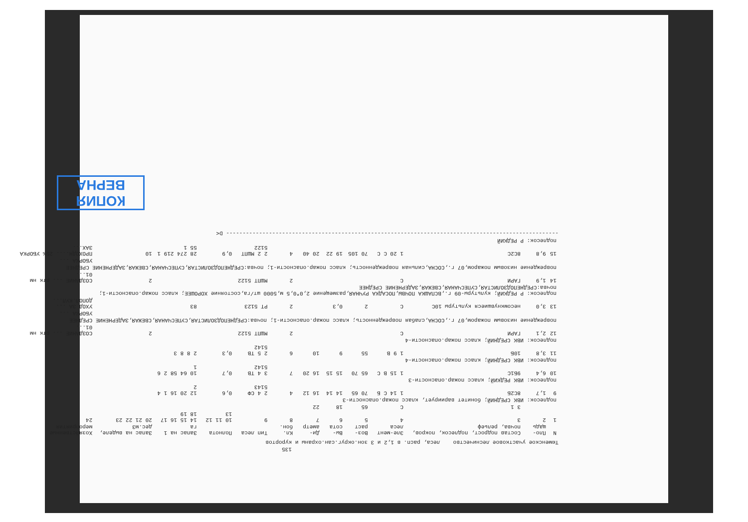135
Тюменское участковое лесничество леса, расп. в 1,2 и 3 зон.округ.сан.охраны и курортов
| N | Пло-щадь | Состав подрост, подлесок, покров, почва, рельеф | Эле-мент леса | Воз-раст | Вы-сота | Ди-аметр | Кл. бон. | Тип леса | Полнота | Запас на 1 га | Запас на выделе, дес.м3 | Хозяйственные мероприятия |
| --- | --- | --- | --- | --- | --- | --- | --- | --- | --- | --- | --- | --- |
| 1 | 2 | 3 | 4 | 5 | 6 | 7 | 8 | 9 | 10 11 12 13 | 14 15 16 17 18 19 | 20 21 22 23 | 24 |
| | | 3 1 | С | 65 | 18 | 22 | | | | | | |
| подлесок: ИВК СРЕДНИЙ; бонитет вариирует, класс пожар.опасности-3 | | | | | | | | | | | | |
| 9 | 1,7 | 8С2Б | 1 14 С Б | 70 65 | 14 14 | 16 12 | 4 | 2 4 СФ 5143 | 0,6 | 12 20 16 1 4 2 | | |
| подлесок: ИВК РЕДКИЙ; класс пожар.опасности-3 | | | | | | | | | | | | |
| 10 | 6,4 | 9Б1С | 1 15 В С | 65 70 | 15 15 | 16 20 | 7 | 3 4 ТВ 5142 | 0,7 | 10 64 58 2 6 1 | | |
| подлесок: ИВК СРЕДНИЙ; класс пожар.опасности-4 | | | | | | | | | | | | |
| 11 | 3,8 | 10Б | 1 9 В | 55 | 9 | 10 | 6 | 2 5 ТВ 5142 | 0,3 | 2 8 8 3 | | |
| подлесок: ИВК СРЕДНИЙ; класс пожар.опасности-4 | | | | | | | | | | | | |
| 12 | 2,1 | ГАРИ | С | | | | 2 | МШПТ 5122 | | | 2 | СОЗДАНИЕ ... ртк нм 01... |
| повреждение низовым пожаром,07 г.,СОСНА,слабая поврежденность; класс пожар.опасности-1; почва:СРЕДНЕПОДЗОЛИСТАЯ,СУПЕСЧАНАЯ,СВЕЖАЯ,ЗАДЕРНЕНИЕ СРЕДНЕЕ | | | | | | | | | | | | |
| | | | | | | | | | | | | УБОРКА ... |
| 13 | 3,0 | несомкнувшиеся культуры 10С | С | 2 | 0,3 | | 2 | РТ 5123 | | 83 | | УХОД ЗА ... ДОПОЛ.КУЛ... |
| подлесок: Р РЕДКИЙ; культуры-09 г.,ВСПАШКА ПОЧВЫ,ПОСАДКА РУЧНАЯ,размещение 2,0*0,5 м,5000 шт/га,состояние ХОРОШЕЕ; класс пожар.опасности-1; почва:СРЕДНЕПОДЗОЛИСТАЯ,СУПЕСЧАНАЯ,СВЕЖАЯ,ЗАДЕРНЕНИЕ СРЕДНЕЕ | | | | | | | | | | | | |
| 14 | 1,9 | ГАРИ | С | | | | 2 | МШПТ 5122 | | | 2 | СОЗДАНИЕ ... ртк нм 01... |
| повреждение низовым пожаром,07 г.,СОСНА,сильная поврежденность; класс пожар.опасности-1; почва:СРЕДНЕПОДЗОЛИСТАЯ,СУПЕСЧАНАЯ,СВЕЖАЯ,ЗАДЕРНЕНИЕ СРЕДНЕЕ | | | | | | | | | | | | |
| | | | | | | | | | | | | УБОРКА ... |
| 15 | 9,8 | 8С2С | 1 20 С С | 70 105 | 19 22 | 20 40 | 4 | 2 2 МШПТ 5122 | 0,9 | 28 274 219 1 55 1 | 10 | ПРОХОДН.... 25% УБОРКА ЗАХ... |
| подлесок: Р РЕДКИЙ | | | | | | | | | | | | |
----------------------------------------------------------------------------------------------------- D<
КОПИЯ
ВЕРНА